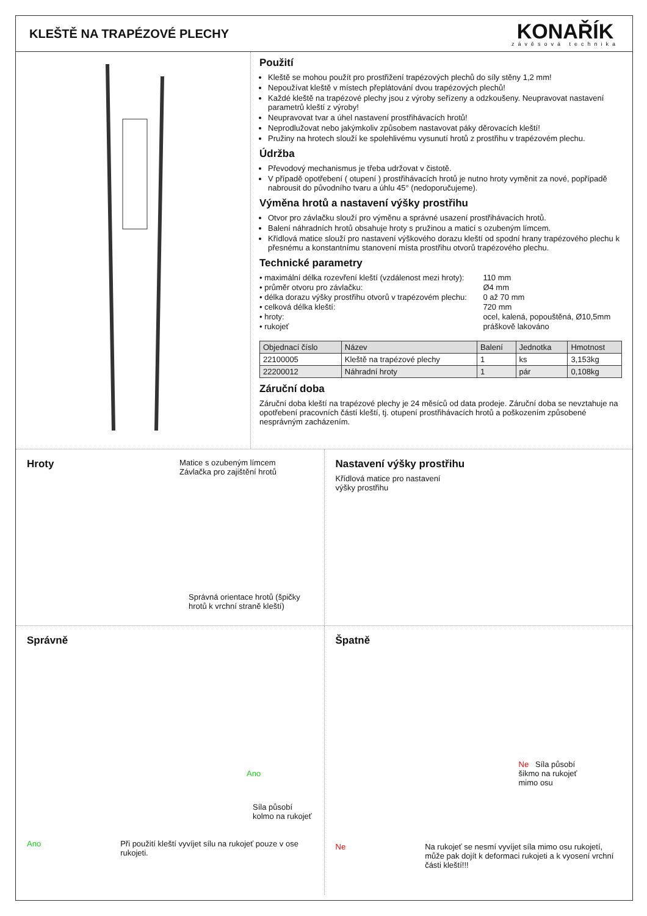KLEŠTĚ NA TRAPÉZOVÉ PLECHY
KONAŘÍK
závěsová technika
Použití
Kleště se mohou použít pro prostřižení trapézových plechů do síly stěny 1,2 mm!
Nepoužívat kleště v místech přeplátování dvou trapézových plechů!
Každé kleště na trapézové plechy jsou z výroby seřízeny a odzkoušeny. Neupravovat nastavení parametrů kleští z výroby!
Neupravovat tvar a úhel nastavení prostřihávacích hrotů!
Neprodlužovat nebo jakýmkoliv způsobem nastavovat páky děrovacích kleští!
Pružiny na hrotech slouží ke spolehlivému vysunutí hrotů z prostřihu v trapézovém plechu.
Údržba
Převodový mechanismus je třeba udržovat v čistotě.
V případě opotřebení ( otupení ) prostřihávacích hrotů je nutno hroty vyměnit za nové, popřípadě nabrousit do původního tvaru a úhlu 45° (nedoporučujeme).
Výměna hrotů a nastavení výšky prostřihu
Otvor pro závlačku slouží pro výměnu a správné usazení prostřihávacích hrotů.
Balení náhradních hrotů obsahuje hroty s pružinou a maticí s ozubeným límcem.
Křídlová matice slouží pro nastavení výškového dorazu kleští od spodní hrany trapézového plechu k přesnému a konstantnímu stanovení místa prostřihu otvorů trapézového plechu.
Technické parametry
| • maximální délka rozevření kleští (vzdálenost mezi hroty): | 110 mm |
| • průměr otvoru pro závlačku: | Ø4 mm |
| • délka dorazu výšky prostřihu otvorů v trapézovém plechu: | 0 až 70 mm |
| • celková délka kleští: | 720 mm |
| • hroty: | ocel, kalená, popouštěná, Ø10,5mm |
| • rukojeť | práškově lakováno |
| Objednací číslo | Název | Balení | Jednotka | Hmotnost |
| --- | --- | --- | --- | --- |
| 22100005 | Kleště na trapézové plechy | 1 | ks | 3,153kg |
| 22200012 | Náhradní hroty | 1 | pár | 0,108kg |
Záruční doba
Záruční doba kleští na trapézové plechy je 24 měsíců od data prodeje. Záruční doba se nevztahuje na opotřebení pracovních částí kleští, tj. otupení prostřihávacích hrotů a poškozením způsobené nesprávným zacházením.
Hroty
Matice s ozubeným límcem
Závlačka pro zajištění hrotů
Správná orientace hrotů (špičky hrotů k vrchní straně kleští)
Nastavení výšky prostřihu
Křídlová matice pro nastavení
výšky prostřihu
Správně
Ano
Síla působí
kolmo na rukojeť
Ano Při použití kleští vyvíjet sílu na rukojeť pouze v ose rukojeti.
Špatně
Ne Síla působí
šikmo na rukojeť
mimo osu
Ne Na rukojeť se nesmí vyvíjet síla mimo osu rukojetí, může pak dojít k deformaci rukojeti a k vyosení vrchní části kleští!!!